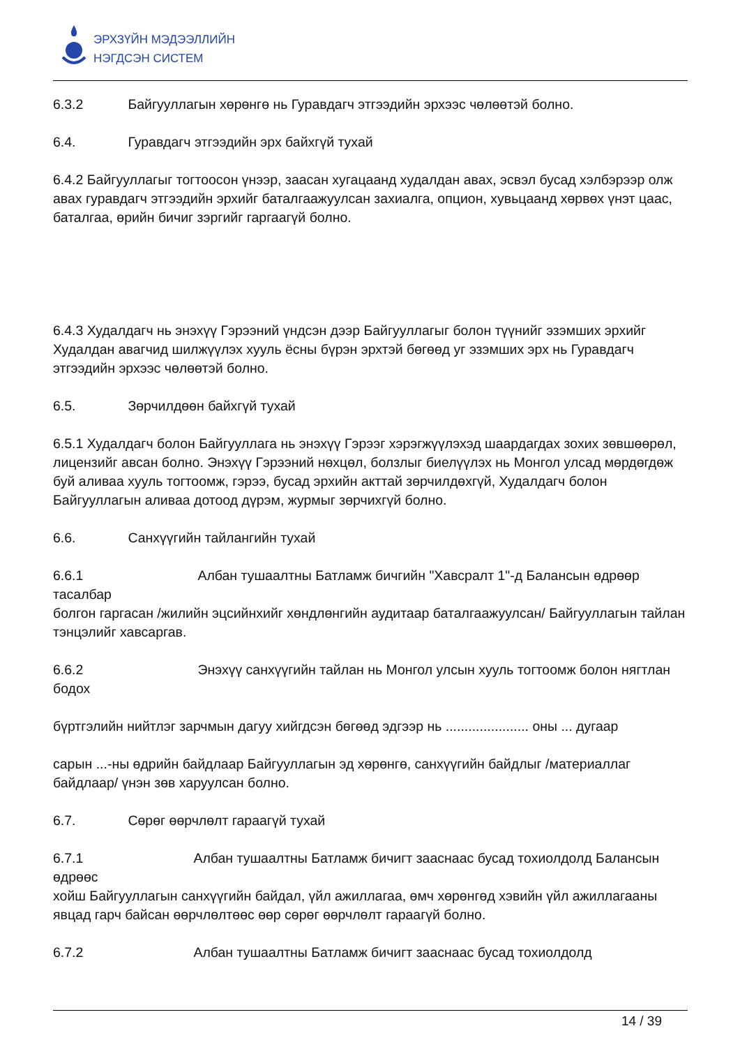ЭРХЗҮЙН МЭДЭЭЛЛИЙН
НЭГДСЭН СИСТЕМ
6.3.2 Байгууллагын хөрөнгө нь Гуравдагч этгээдийн эрхээс чөлөөтэй болно.
6.4. Гуравдагч этгээдийн эрх байхгүй тухай
6.4.2 Байгууллагыг тогтоосон үнээр, заасан хугацаанд худалдан авах, эсвэл бусад хэлбэрээр олж авах гуравдагч этгээдийн эрхийг баталгаажуулсан захиалга, опцион, хувьцаанд хөрвөх үнэт цаас, баталгаа, өрийн бичиг зэргийг гаргаагүй болно.
6.4.3 Худалдагч нь энэхүү Гэрээний үндсэн дээр Байгууллагыг болон түүнийг эзэмших эрхийг Худалдан авагчид шилжүүлэх хууль ёсны бүрэн эрхтэй бөгөөд уг эзэмших эрх нь Гуравдагч этгээдийн эрхээс чөлөөтэй болно.
6.5. Зөрчилдөөн байхгүй тухай
6.5.1 Худалдагч болон Байгууллага нь энэхүү Гэрээг хэрэгжүүлэхэд шаардагдах зохих зөвшөөрөл, лицензийг авсан болно. Энэхүү Гэрээний нөхцөл, болзлыг биелүүлэх нь Монгол улсад мөрдөгдөж буй аливаа хууль тогтоомж, гэрээ, бусад эрхийн акттай зөрчилдөхгүй, Худалдагч болон Байгууллагын аливаа дотоод дүрэм, журмыг зөрчихгүй болно.
6.6. Санхүүгийн тайлангийн тухай
6.6.1 Албан тушаалтны Батламж бичгийн "Хавсралт 1"-д Балансын өдрөөр тасалбар
болгон гаргасан /жилийн эцсийнхийг хөндлөнгийн аудитаар баталгаажуулсан/ Байгууллагын тайлан тэнцэлийг хавсаргав.
6.6.2 Энэхүү санхүүгийн тайлан нь Монгол улсын хууль тогтоомж болон нягтлан бодох
бүртгэлийн нийтлэг зарчмын дагуу хийгдсэн бөгөөд эдгээр нь ...................... оны ... дугаар
сарын ...-ны өдрийн байдлаар Байгууллагын эд хөрөнгө, санхүүгийн байдлыг /материаллаг байдлаар/ үнэн зөв харуулсан болно.
6.7. Сөрөг өөрчлөлт гараагүй тухай
6.7.1 Албан тушаалтны Батламж бичигт зааснаас бусад тохиолдолд Балансын өдрөөс
хойш Байгууллагын санхүүгийн байдал, үйл ажиллагаа, өмч хөрөнгөд хэвийн үйл ажиллагааны явцад гарч байсан өөрчлөлтөөс өөр сөрөг өөрчлөлт гараагүй болно.
6.7.2 Албан тушаалтны Батламж бичигт зааснаас бусад тохиолдолд
14 / 39